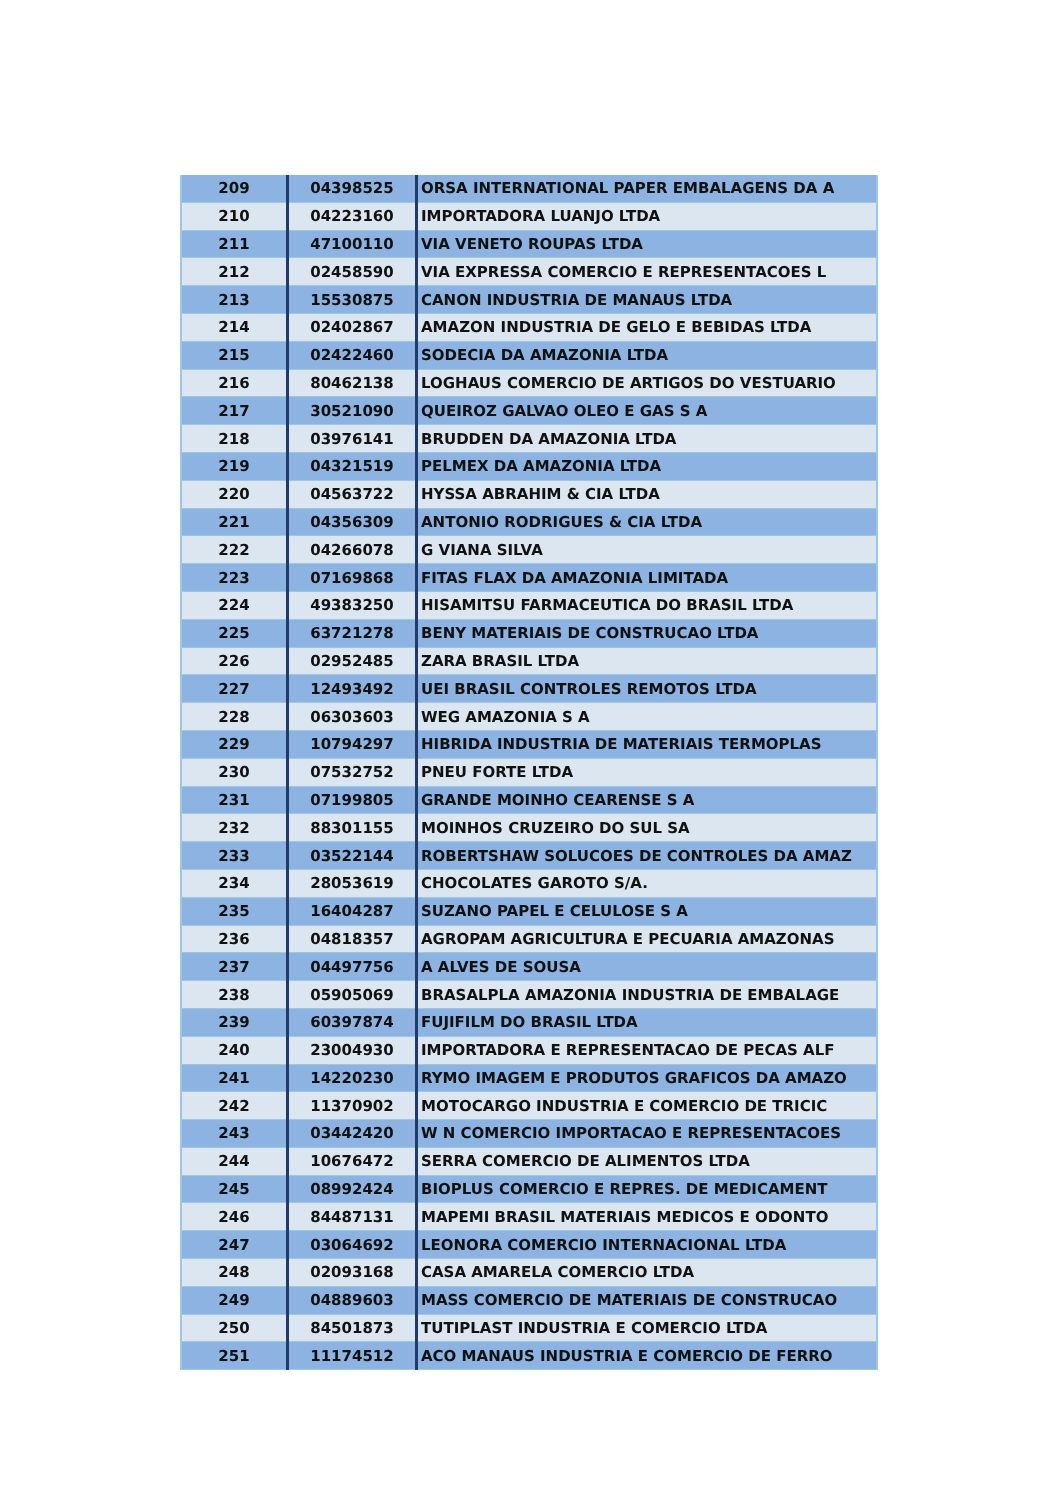| 209 | 04398525 | ORSA INTERNATIONAL PAPER EMBALAGENS DA A |
| 210 | 04223160 | IMPORTADORA LUANJO LTDA |
| 211 | 47100110 | VIA VENETO ROUPAS LTDA |
| 212 | 02458590 | VIA EXPRESSA COMERCIO E REPRESENTACOES L |
| 213 | 15530875 | CANON INDUSTRIA DE MANAUS LTDA |
| 214 | 02402867 | AMAZON INDUSTRIA DE GELO E BEBIDAS LTDA |
| 215 | 02422460 | SODECIA DA AMAZONIA LTDA |
| 216 | 80462138 | LOGHAUS COMERCIO DE ARTIGOS DO VESTUARIO |
| 217 | 30521090 | QUEIROZ GALVAO OLEO E GAS S A |
| 218 | 03976141 | BRUDDEN DA AMAZONIA LTDA |
| 219 | 04321519 | PELMEX DA AMAZONIA LTDA |
| 220 | 04563722 | HYSSA ABRAHIM & CIA LTDA |
| 221 | 04356309 | ANTONIO RODRIGUES & CIA LTDA |
| 222 | 04266078 | G VIANA SILVA |
| 223 | 07169868 | FITAS FLAX DA AMAZONIA LIMITADA |
| 224 | 49383250 | HISAMITSU FARMACEUTICA DO BRASIL LTDA |
| 225 | 63721278 | BENY MATERIAIS DE CONSTRUCAO LTDA |
| 226 | 02952485 | ZARA BRASIL LTDA |
| 227 | 12493492 | UEI BRASIL CONTROLES REMOTOS LTDA |
| 228 | 06303603 | WEG AMAZONIA S A |
| 229 | 10794297 | HIBRIDA INDUSTRIA DE MATERIAIS TERMOPLAS |
| 230 | 07532752 | PNEU FORTE LTDA |
| 231 | 07199805 | GRANDE MOINHO CEARENSE S A |
| 232 | 88301155 | MOINHOS CRUZEIRO DO SUL SA |
| 233 | 03522144 | ROBERTSHAW SOLUCOES DE CONTROLES DA AMAZ |
| 234 | 28053619 | CHOCOLATES GAROTO S/A. |
| 235 | 16404287 | SUZANO PAPEL E CELULOSE S A |
| 236 | 04818357 | AGROPAM AGRICULTURA E PECUARIA AMAZONAS |
| 237 | 04497756 | A ALVES DE SOUSA |
| 238 | 05905069 | BRASALPLA AMAZONIA INDUSTRIA DE EMBALAGE |
| 239 | 60397874 | FUJIFILM DO BRASIL LTDA |
| 240 | 23004930 | IMPORTADORA E REPRESENTACAO DE PECAS ALF |
| 241 | 14220230 | RYMO IMAGEM E PRODUTOS GRAFICOS DA AMAZO |
| 242 | 11370902 | MOTOCARGO INDUSTRIA E COMERCIO DE TRICIC |
| 243 | 03442420 | W N COMERCIO IMPORTACAO E REPRESENTACOES |
| 244 | 10676472 | SERRA COMERCIO DE ALIMENTOS LTDA |
| 245 | 08992424 | BIOPLUS COMERCIO E REPRES. DE MEDICAMENT |
| 246 | 84487131 | MAPEMI BRASIL MATERIAIS MEDICOS E ODONTO |
| 247 | 03064692 | LEONORA COMERCIO INTERNACIONAL LTDA |
| 248 | 02093168 | CASA AMARELA COMERCIO LTDA |
| 249 | 04889603 | MASS COMERCIO DE MATERIAIS DE CONSTRUCAO |
| 250 | 84501873 | TUTIPLAST INDUSTRIA E COMERCIO LTDA |
| 251 | 11174512 | ACO MANAUS INDUSTRIA E COMERCIO DE FERRO |